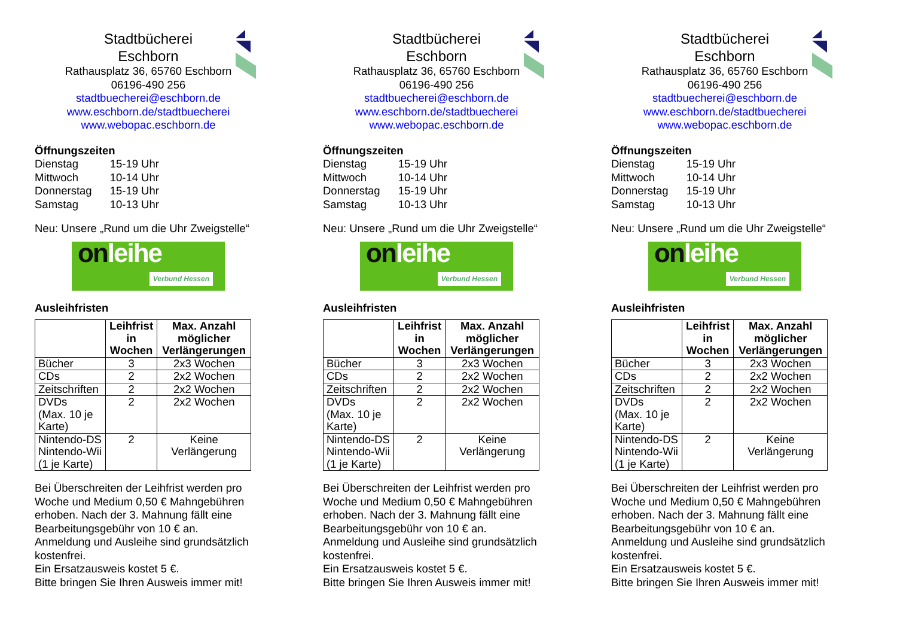Stadtbücherei
Eschborn
Rathausplatz 36, 65760 Eschborn
06196-490 256
stadtbuecherei@eschborn.de
www.eschborn.de/stadtbuecherei
www.webopac.eschborn.de
Öffnungszeiten
| Dienstag | 15-19 Uhr |
| Mittwoch | 10-14 Uhr |
| Donnerstag | 15-19 Uhr |
| Samstag | 10-13 Uhr |
Neu: Unsere „Rund um die Uhr Zweigstelle“
onleihe
Verbund Hessen
Ausleihfristen
| | Leihfrist in Wochen | Max. Anzahl möglicher Verlängerungen |
| --- | --- | --- |
| Bücher | 3 | 2x3 Wochen |
| CDs | 2 | 2x2 Wochen |
| Zeitschriften | 2 | 2x2 Wochen |
| DVDs (Max. 10 je Karte) | 2 | 2x2 Wochen |
| Nintendo-DS Nintendo-Wii (1 je Karte) | 2 | Keine Verlängerung |
Bei Überschreiten der Leihfrist werden pro Woche und Medium 0,50 € Mahngebühren erhoben. Nach der 3. Mahnung fällt eine Bearbeitungsgebühr von 10 € an.
Anmeldung und Ausleihe sind grundsätzlich kostenfrei.
Ein Ersatzausweis kostet 5 €.
Bitte bringen Sie Ihren Ausweis immer mit!
Stadtbücherei
Eschborn
Rathausplatz 36, 65760 Eschborn
06196-490 256
stadtbuecherei@eschborn.de
www.eschborn.de/stadtbuecherei
www.webopac.eschborn.de
Öffnungszeiten
| Dienstag | 15-19 Uhr |
| Mittwoch | 10-14 Uhr |
| Donnerstag | 15-19 Uhr |
| Samstag | 10-13 Uhr |
Neu: Unsere „Rund um die Uhr Zweigstelle“
onleihe
Verbund Hessen
Ausleihfristen
| | Leihfrist in Wochen | Max. Anzahl möglicher Verlängerungen |
| --- | --- | --- |
| Bücher | 3 | 2x3 Wochen |
| CDs | 2 | 2x2 Wochen |
| Zeitschriften | 2 | 2x2 Wochen |
| DVDs (Max. 10 je Karte) | 2 | 2x2 Wochen |
| Nintendo-DS Nintendo-Wii (1 je Karte) | 2 | Keine Verlängerung |
Bei Überschreiten der Leihfrist werden pro Woche und Medium 0,50 € Mahngebühren erhoben. Nach der 3. Mahnung fällt eine Bearbeitungsgebühr von 10 € an.
Anmeldung und Ausleihe sind grundsätzlich kostenfrei.
Ein Ersatzausweis kostet 5 €.
Bitte bringen Sie Ihren Ausweis immer mit!
Stadtbücherei
Eschborn
Rathausplatz 36, 65760 Eschborn
06196-490 256
stadtbuecherei@eschborn.de
www.eschborn.de/stadtbuecherei
www.webopac.eschborn.de
Öffnungszeiten
| Dienstag | 15-19 Uhr |
| Mittwoch | 10-14 Uhr |
| Donnerstag | 15-19 Uhr |
| Samstag | 10-13 Uhr |
Neu: Unsere „Rund um die Uhr Zweigstelle“
onleihe
Verbund Hessen
Ausleihfristen
| | Leihfrist in Wochen | Max. Anzahl möglicher Verlängerungen |
| --- | --- | --- |
| Bücher | 3 | 2x3 Wochen |
| CDs | 2 | 2x2 Wochen |
| Zeitschriften | 2 | 2x2 Wochen |
| DVDs (Max. 10 je Karte) | 2 | 2x2 Wochen |
| Nintendo-DS Nintendo-Wii (1 je Karte) | 2 | Keine Verlängerung |
Bei Überschreiten der Leihfrist werden pro Woche und Medium 0,50 € Mahngebühren erhoben. Nach der 3. Mahnung fällt eine Bearbeitungsgebühr von 10 € an.
Anmeldung und Ausleihe sind grundsätzlich kostenfrei.
Ein Ersatzausweis kostet 5 €.
Bitte bringen Sie Ihren Ausweis immer mit!